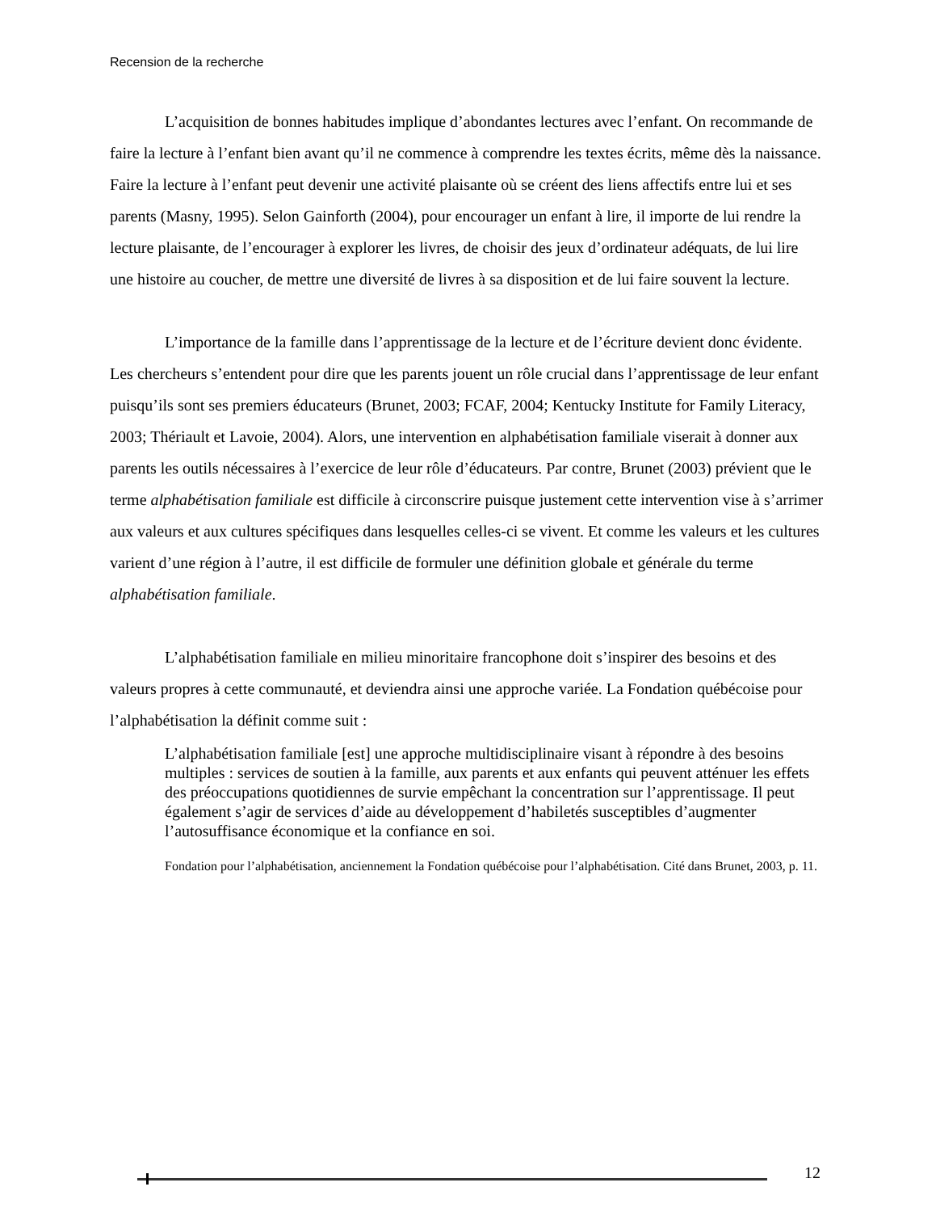Recension de la recherche
L’acquisition de bonnes habitudes implique d’abondantes lectures avec l’enfant. On recommande de faire la lecture à l’enfant bien avant qu’il ne commence à comprendre les textes écrits, même dès la naissance. Faire la lecture à l’enfant peut devenir une activité plaisante où se créent des liens affectifs entre lui et ses parents (Masny, 1995). Selon Gainforth (2004), pour encourager un enfant à lire, il importe de lui rendre la lecture plaisante, de l’encourager à explorer les livres, de choisir des jeux d’ordinateur adéquats, de lui lire une histoire au coucher, de mettre une diversité de livres à sa disposition et de lui faire souvent la lecture.
L’importance de la famille dans l’apprentissage de la lecture et de l’écriture devient donc évidente. Les chercheurs s’entendent pour dire que les parents jouent un rôle crucial dans l’apprentissage de leur enfant puisqu’ils sont ses premiers éducateurs (Brunet, 2003; FCAF, 2004; Kentucky Institute for Family Literacy, 2003; Thériault et Lavoie, 2004). Alors, une intervention en alphabétisation familiale viserait à donner aux parents les outils nécessaires à l’exercice de leur rôle d’éducateurs. Par contre, Brunet (2003) prévient que le terme alphabétisation familiale est difficile à circonscrire puisque justement cette intervention vise à s’arrimer aux valeurs et aux cultures spécifiques dans lesquelles celles-ci se vivent. Et comme les valeurs et les cultures varient d’une région à l’autre, il est difficile de formuler une définition globale et générale du terme alphabétisation familiale.
L’alphabétisation familiale en milieu minoritaire francophone doit s’inspirer des besoins et des valeurs propres à cette communauté, et deviendra ainsi une approche variée. La Fondation québécoise pour l’alphabétisation la définit comme suit :
L’alphabétisation familiale [est] une approche multidisciplinaire visant à répondre à des besoins multiples : services de soutien à la famille, aux parents et aux enfants qui peuvent atténuer les effets des préoccupations quotidiennes de survie empêchant la concentration sur l’apprentissage. Il peut également s’agir de services d’aide au développement d’habiletés susceptibles d’augmenter l’autosuffisance économique et la confiance en soi.
Fondation pour l’alphabétisation, anciennement la Fondation québécoise pour l’alphabétisation. Cité dans Brunet, 2003, p. 11.
12